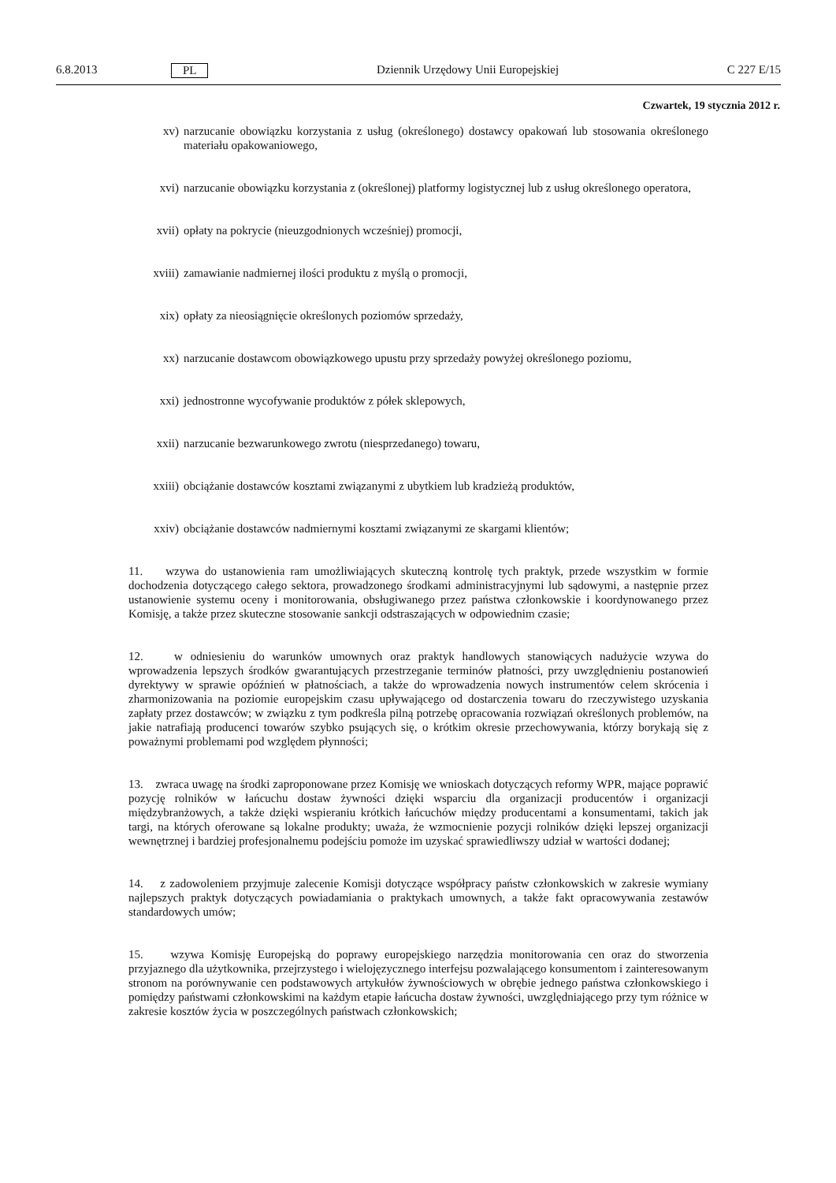6.8.2013 PL Dziennik Urzędowy Unii Europejskiej C 227 E/15
Czwartek, 19 stycznia 2012 r.
xv) narzucanie obowiązku korzystania z usług (określonego) dostawcy opakowań lub stosowania określonego materiału opakowaniowego,
xvi) narzucanie obowiązku korzystania z (określonej) platformy logistycznej lub z usług określonego operatora,
xvii) opłaty na pokrycie (nieuzgodnionych wcześniej) promocji,
xviii) zamawianie nadmiernej ilości produktu z myślą o promocji,
xix) opłaty za nieosiągnięcie określonych poziomów sprzedaży,
xx) narzucanie dostawcom obowiązkowego upustu przy sprzedaży powyżej określonego poziomu,
xxi) jednostronne wycofywanie produktów z półek sklepowych,
xxii) narzucanie bezwarunkowego zwrotu (niesprzedanego) towaru,
xxiii) obciążanie dostawców kosztami związanymi z ubytkiem lub kradzieżą produktów,
xxiv) obciążanie dostawców nadmiernymi kosztami związanymi ze skargami klientów;
11. wzywa do ustanowienia ram umożliwiających skuteczną kontrolę tych praktyk, przede wszystkim w formie dochodzenia dotyczącego całego sektora, prowadzonego środkami administracyjnymi lub sądowymi, a następnie przez ustanowienie systemu oceny i monitorowania, obsługiwanego przez państwa członkowskie i koordynowanego przez Komisję, a także przez skuteczne stosowanie sankcji odstraszających w odpowiednim czasie;
12. w odniesieniu do warunków umownych oraz praktyk handlowych stanowiących nadużycie wzywa do wprowadzenia lepszych środków gwarantujących przestrzeganie terminów płatności, przy uwzględnieniu postanowień dyrektywy w sprawie opóźnień w płatnościach, a także do wprowadzenia nowych instrumentów celem skrócenia i zharmonizowania na poziomie europejskim czasu upływającego od dostarczenia towaru do rzeczywistego uzyskania zapłaty przez dostawców; w związku z tym podkreśla pilną potrzebę opracowania rozwiązań określonych problemów, na jakie natrafiają producenci towarów szybko psujących się, o krótkim okresie przechowywania, którzy borykają się z poważnymi problemami pod względem płynności;
13. zwraca uwagę na środki zaproponowane przez Komisję we wnioskach dotyczących reformy WPR, mające poprawić pozycję rolników w łańcuchu dostaw żywności dzięki wsparciu dla organizacji producentów i organizacji międzybranżowych, a także dzięki wspieraniu krótkich łańcuchów między producentami a konsumentami, takich jak targi, na których oferowane są lokalne produkty; uważa, że wzmocnienie pozycji rolników dzięki lepszej organizacji wewnętrznej i bardziej profesjonalnemu podejściu pomoże im uzyskać sprawiedliwszy udział w wartości dodanej;
14. z zadowoleniem przyjmuje zalecenie Komisji dotyczące współpracy państw członkowskich w zakresie wymiany najlepszych praktyk dotyczących powiadamiania o praktykach umownych, a także fakt opracowywania zestawów standardowych umów;
15. wzywa Komisję Europejską do poprawy europejskiego narzędzia monitorowania cen oraz do stworzenia przyjaznego dla użytkownika, przejrzystego i wielojęzycznego interfejsu pozwalającego konsumentom i zainteresowanym stronom na porównywanie cen podstawowych artykułów żywnościowych w obrębie jednego państwa członkowskiego i pomiędzy państwami członkowskimi na każdym etapie łańcucha dostaw żywności, uwzględniającego przy tym różnice w zakresie kosztów życia w poszczególnych państwach członkowskich;